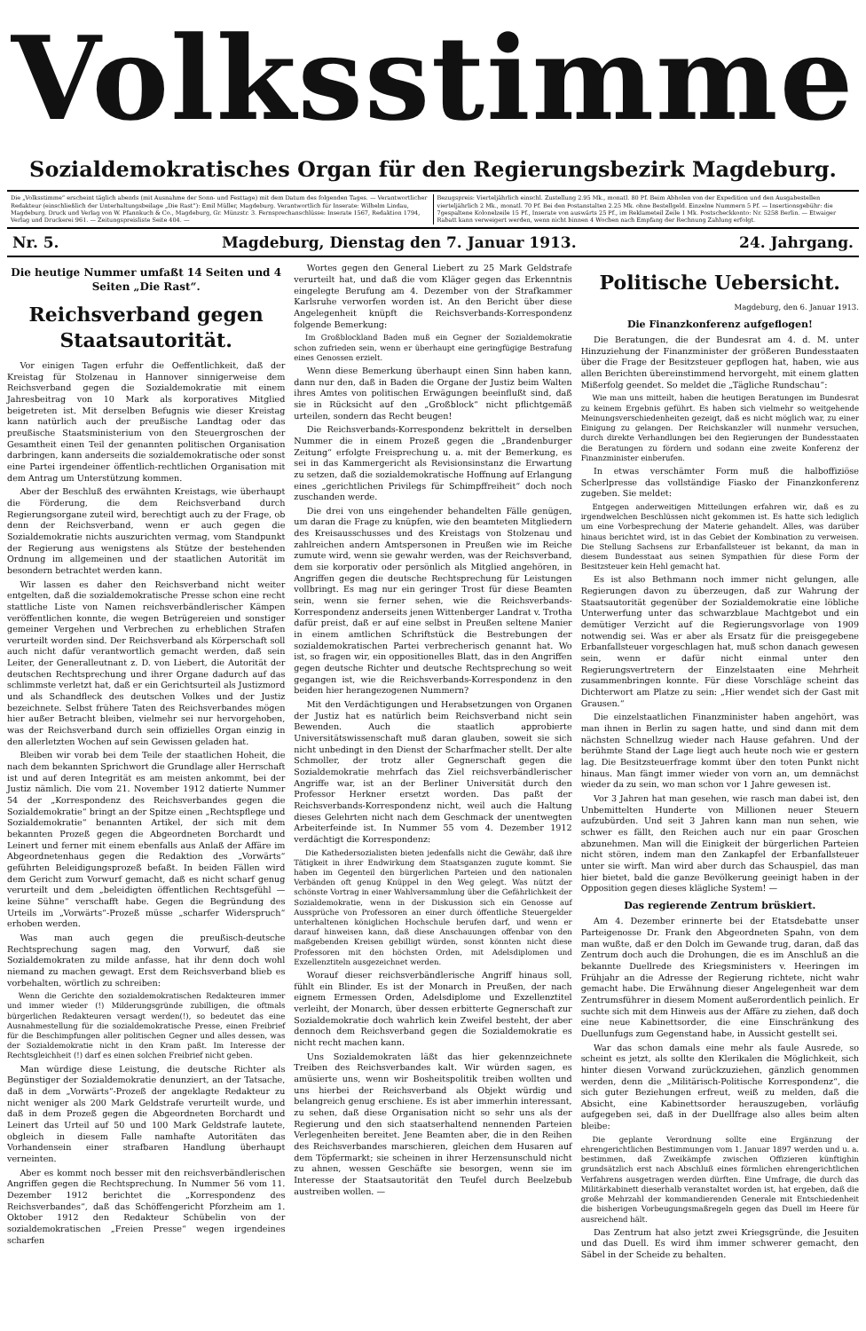Volksstimme
Sozialdemokratisches Organ für den Regierungsbezirk Magdeburg.
Die „Volksstimme“ erscheint täglich abends (mit Ausnahme der Sonn- und Festtage) mit dem Datum des folgenden Tages. — Verantwortlicher Redakteur (einschließlich der Unterhaltungsbeilage „Die Rast“): Emil Müller, Magdeburg. Verantwortlich für Inserate: Wilhelm Lindau, Magdeburg. Druck und Verlag von W. Pfannkuch & Co., Magdeburg, Gr. Münzstr. 3. Fernsprechanschlüsse: Inserate 1567, Redaktion 1794, Verlag und Druckerei 961. — Zeitungspreisliste Seite 404. —
Bezugspreis: Vierteljährlich einschl. Zustellung 2.95 Mk., monatl. 80 Pf. Beim Abholen von der Expedition und den Ausgabestellen vierteljährlich 2 Mk., monatl. 70 Pf. Bei den Postanstalten 2.25 Mk. ohne Bestellgeld. Einzelne Nummern 5 Pf. — Insertionsgebühr: die 7gespaltene Kolonelzeile 15 Pf., Inserate von auswärts 25 Pf., im Reklameteil Zeile 1 Mk. Postscheckkonto: Nr. 5258 Berlin. — Etwaiger Rabatt kann verweigert werden, wenn nicht binnen 4 Wochen nach Empfang der Rechnung Zahlung erfolgt.
Nr. 5. Magdeburg, Dienstag den 7. Januar 1913. 24. Jahrgang.
Die heutige Nummer umfaßt 14 Seiten und 4 Seiten „Die Rast“.
Reichsverband gegen Staatsautorität.
Vor einigen Tagen erfuhr die Oeffentlichkeit, daß der Kreistag für Stolzenau in Hannover sinnigerweise dem Reichsverband gegen die Sozialdemokratie mit einem Jahresbeitrag von 10 Mark als korporatives Mitglied beigetreten ist. Mit derselben Befugnis wie dieser Kreistag kann natürlich auch der preußische Landtag oder das preußische Staatsministerium von den Steuergroschen der Gesamtheit einen Teil der genannten politischen Organisation darbringen, kann anderseits die sozialdemokratische oder sonst eine Partei irgendeiner öffentlich-rechtlichen Organisation mit dem Antrag um Unterstützung kommen.
Aber der Beschluß des erwähnten Kreistags, wie überhaupt die Förderung, die dem Reichsverband durch Regierungsorgane zuteil wird, berechtigt auch zu der Frage, ob denn der Reichsverband, wenn er auch gegen die Sozialdemokratie nichts auszurichten vermag, vom Standpunkt der Regierung aus wenigstens als Stütze der bestehenden Ordnung im allgemeinen und der staatlichen Autorität im besondern betrachtet werden kann.
Wir lassen es daher den Reichsverband nicht weiter entgelten, daß die sozialdemokratische Presse schon eine recht stattliche Liste von Namen reichsverbändlerischer Kämpen veröffentlichen konnte, die wegen Betrügereien und sonstiger gemeiner Vergehen und Verbrechen zu erheblichen Strafen verurteilt worden sind. Der Reichsverband als Körperschaft soll auch nicht dafür verantwortlich gemacht werden, daß sein Leiter, der Generalleutnant z. D. von Liebert, die Autorität der deutschen Rechtsprechung und ihrer Organe dadurch auf das schlimmste verletzt hat, daß er ein Gerichtsurteil als Justizmord und als Schandfleck des deutschen Volkes und der Justiz bezeichnete. Selbst frühere Taten des Reichsverbandes mögen hier außer Betracht bleiben, vielmehr sei nur hervorgehoben, was der Reichsverband durch sein offizielles Organ einzig in den allerletzten Wochen auf sein Gewissen geladen hat.
Bleiben wir vorab bei dem Teile der staatlichen Hoheit, die nach dem bekannten Sprichwort die Grundlage aller Herrschaft ist und auf deren Integrität es am meisten ankommt, bei der Justiz nämlich. Die vom 21. November 1912 datierte Nummer 54 der „Korrespondenz des Reichsverbandes gegen die Sozialdemokratie“ bringt an der Spitze einen „Rechtspflege und Sozialdemokratie“ benannten Artikel, der sich mit dem bekannten Prozeß gegen die Abgeordneten Borchardt und Leinert und ferner mit einem ebenfalls aus Anlaß der Affäre im Abgeordnetenhaus gegen die Redaktion des „Vorwärts“ geführten Beleidigungsprozeß befaßt. In beiden Fällen wird dem Gericht zum Vorwurf gemacht, daß es nicht scharf genug verurteilt und dem „beleidigten öffentlichen Rechtsgefühl — keine Sühne“ verschafft habe. Gegen die Begründung des Urteils im „Vorwärts“-Prozeß müsse „scharfer Widerspruch“ erhoben werden.
Was man auch gegen die preußisch-deutsche Rechtsprechung sagen mag, den Vorwurf, daß sie Sozialdemokraten zu milde anfasse, hat ihr denn doch wohl niemand zu machen gewagt. Erst dem Reichsverband blieb es vorbehalten, wörtlich zu schreiben:
Wenn die Gerichte den sozialdemokratischen Redakteuren immer und immer wieder (!) Milderungsgründe zubilligen, die oftmals bürgerlichen Redakteuren versagt werden(!), so bedeutet das eine Ausnahmestellung für die sozialdemokratische Presse, einen Freibrief für die Beschimpfungen aller politischen Gegner und alles dessen, was der Sozialdemokratie nicht in den Kram paßt. Im Interesse der Rechtsgleichheit (!) darf es einen solchen Freibrief nicht geben.
Man würdige diese Leistung, die deutsche Richter als Begünstiger der Sozialdemokratie denunziert, an der Tatsache, daß in dem „Vorwärts“-Prozeß der angeklagte Redakteur zu nicht weniger als 200 Mark Geldstrafe verurteilt wurde, und daß in dem Prozeß gegen die Abgeordneten Borchardt und Leinert das Urteil auf 50 und 100 Mark Geldstrafe lautete, obgleich in diesem Falle namhafte Autoritäten das Vorhandensein einer strafbaren Handlung überhaupt verneinten.
Aber es kommt noch besser mit den reichsverbändlerischen Angriffen gegen die Rechtsprechung. In Nummer 56 vom 11. Dezember 1912 berichtet die „Korrespondenz des Reichsverbandes“, daß das Schöffengericht Pforzheim am 1. Oktober 1912 den Redakteur Schübelin von der sozialdemokratischen „Freien Presse“ wegen irgendeines scharfen
Wortes gegen den General Liebert zu 25 Mark Geldstrafe verurteilt hat, und daß die vom Kläger gegen das Erkenntnis eingelegte Berufung am 4. Dezember von der Strafkammer Karlsruhe verworfen worden ist. An den Bericht über diese Angelegenheit knüpft die Reichsverbands-Korrespondenz folgende Bemerkung:
Im Großblockland Baden muß ein Gegner der Sozialdemokratie schon zufrieden sein, wenn er überhaupt eine geringfügige Bestrafung eines Genossen erzielt.
Wenn diese Bemerkung überhaupt einen Sinn haben kann, dann nur den, daß in Baden die Organe der Justiz beim Walten ihres Amtes von politischen Erwägungen beeinflußt sind, daß sie in Rücksicht auf den „Großblock“ nicht pflichtgemäß urteilen, sondern das Recht beugen!
Die Reichsverbands-Korrespondenz bekrittelt in derselben Nummer die in einem Prozeß gegen die „Brandenburger Zeitung“ erfolgte Freisprechung u. a. mit der Bemerkung, es sei in das Kammergericht als Revisionsinstanz die Erwartung zu setzen, daß die sozialdemokratische Hoffnung auf Erlangung eines „gerichtlichen Privilegs für Schimpffreiheit“ doch noch zuschanden werde.
Die drei von uns eingehender behandelten Fälle genügen, um daran die Frage zu knüpfen, wie den beamteten Mitgliedern des Kreisausschusses und des Kreistags von Stolzenau und zahlreichen andern Amtspersonen in Preußen wie im Reiche zumute wird, wenn sie gewahr werden, was der Reichsverband, dem sie korporativ oder persönlich als Mitglied angehören, in Angriffen gegen die deutsche Rechtsprechung für Leistungen vollbringt. Es mag nur ein geringer Trost für diese Beamten sein, wenn sie ferner sehen, wie die Reichsverbands-Korrespondenz anderseits jenen Wittenberger Landrat v. Trotha dafür preist, daß er auf eine selbst in Preußen seltene Manier in einem amtlichen Schriftstück die Bestrebungen der sozialdemokratischen Partei verbrecherisch genannt hat. Wo ist, so fragen wir, ein oppositionelles Blatt, das in den Angriffen gegen deutsche Richter und deutsche Rechtsprechung so weit gegangen ist, wie die Reichsverbands-Korrespondenz in den beiden hier herangezogenen Nummern?
Mit den Verdächtigungen und Herabsetzungen von Organen der Justiz hat es natürlich beim Reichsverband nicht sein Bewenden. Auch die staatlich approbierte Universitätswissenschaft muß daran glauben, soweit sie sich nicht unbedingt in den Dienst der Scharfmacher stellt. Der alte Schmoller, der trotz aller Gegnerschaft gegen die Sozialdemokratie mehrfach das Ziel reichsverbändlerischer Angriffe war, ist an der Berliner Universität durch den Professor Herkner ersetzt worden. Das paßt der Reichsverbands-Korrespondenz nicht, weil auch die Haltung dieses Gelehrten nicht nach dem Geschmack der unentwegten Arbeiterfeinde ist. In Nummer 55 vom 4. Dezember 1912 verdächtigt die Korrespondenz:
Die Kathedersozialisten bieten jedenfalls nicht die Gewähr, daß ihre Tätigkeit in ihrer Endwirkung dem Staatsganzen zugute kommt. Sie haben im Gegenteil den bürgerlichen Parteien und den nationalen Verbänden oft genug Knüppel in den Weg gelegt. Was nützt der schönste Vortrag in einer Wahlversammlung über die Gefährlichkeit der Sozialdemokratie, wenn in der Diskussion sich ein Genosse auf Aussprüche von Professoren an einer durch öffentliche Steuergelder unterhaltenen königlichen Hochschule berufen darf, und wenn er darauf hinweisen kann, daß diese Anschauungen offenbar von den maßgebenden Kreisen gebilligt würden, sonst könnten nicht diese Professoren mit den höchsten Orden, mit Adelsdiplomen und Exzellenztiteln ausgezeichnet werden.
Worauf dieser reichsverbändlerische Angriff hinaus soll, fühlt ein Blinder. Es ist der Monarch in Preußen, der nach eignem Ermessen Orden, Adelsdiplome und Exzellenztitel verleiht, der Monarch, über dessen erbitterte Gegnerschaft zur Sozialdemokratie doch wahrlich kein Zweifel besteht, der aber dennoch dem Reichsverband gegen die Sozialdemokratie es nicht recht machen kann.
Uns Sozialdemokraten läßt das hier gekennzeichnete Treiben des Reichsverbandes kalt. Wir würden sagen, es amüsierte uns, wenn wir Bosheitspolitik treiben wollten und uns hierbei der Reichsverband als Objekt würdig und belangreich genug erschiene. Es ist aber immerhin interessant, zu sehen, daß diese Organisation nicht so sehr uns als der Regierung und den sich staatserhaltend nennenden Parteien Verlegenheiten bereitet. Jene Beamten aber, die in den Reihen des Reichsverbandes marschieren, gleichen dem Husaren auf dem Töpfermarkt; sie scheinen in ihrer Herzensunschuld nicht zu ahnen, wessen Geschäfte sie besorgen, wenn sie im Interesse der Staatsautorität den Teufel durch Beelzebub austreiben wollen. —
Politische Uebersicht.
Magdeburg, den 6. Januar 1913.
Die Finanzkonferenz aufgeflogen!
Die Beratungen, die der Bundesrat am 4. d. M. unter Hinzuziehung der Finanzminister der größeren Bundesstaaten über die Frage der Besitzsteuer gepflogen hat, haben, wie aus allen Berichten übereinstimmend hervorgeht, mit einem glatten Mißerfolg geendet. So meldet die „Tägliche Rundschau“:
Wie man uns mitteilt, haben die heutigen Beratungen im Bundesrat zu keinem Ergebnis geführt. Es haben sich vielmehr so weitgehende Meinungsverschiedenheiten gezeigt, daß es nicht möglich war, zu einer Einigung zu gelangen. Der Reichskanzler will nunmehr versuchen, durch direkte Verhandlungen bei den Regierungen der Bundesstaaten die Beratungen zu fördern und sodann eine zweite Konferenz der Finanzminister einberufen.
In etwas verschämter Form muß die halboffiziöse Scherlpresse das vollständige Fiasko der Finanzkonferenz zugeben. Sie meldet:
Entgegen anderweitigen Mitteilungen erfahren wir, daß es zu irgendwelchen Beschlüssen nicht gekommen ist. Es hatte sich lediglich um eine Vorbesprechung der Materie gehandelt. Alles, was darüber hinaus berichtet wird, ist in das Gebiet der Kombination zu verweisen. Die Stellung Sachsens zur Erbanfallsteuer ist bekannt, da man in diesem Bundesstaat aus seinen Sympathien für diese Form der Besitzsteuer kein Hehl gemacht hat.
Es ist also Bethmann noch immer nicht gelungen, alle Regierungen davon zu überzeugen, daß zur Wahrung der Staatsautorität gegenüber der Sozialdemokratie eine löbliche Unterwerfung unter das schwarzblaue Machtgebot und ein demütiger Verzicht auf die Regierungsvorlage von 1909 notwendig sei. Was er aber als Ersatz für die preisgegebene Erbanfallsteuer vorgeschlagen hat, muß schon danach gewesen sein, wenn er dafür nicht einmal unter den Regierungsvertretern der Einzelstaaten eine Mehrheit zusammenbringen konnte. Für diese Vorschläge scheint das Dichterwort am Platze zu sein: „Hier wendet sich der Gast mit Grausen.“
Die einzelstaatlichen Finanzminister haben angehört, was man ihnen in Berlin zu sagen hatte, und sind dann mit dem nächsten Schnellzug wieder nach Hause gefahren. Und der berühmte Stand der Lage liegt auch heute noch wie er gestern lag. Die Besitzsteuerfrage kommt über den toten Punkt nicht hinaus. Man fängt immer wieder von vorn an, um demnächst wieder da zu sein, wo man schon vor 1 Jahre gewesen ist.
Vor 3 Jahren hat man gesehen, wie rasch man dabei ist, den Unbemittelten Hunderte von Millionen neuer Steuern aufzubürden. Und seit 3 Jahren kann man nun sehen, wie schwer es fällt, den Reichen auch nur ein paar Groschen abzunehmen. Man will die Einigkeit der bürgerlichen Parteien nicht stören, indem man den Zankapfel der Erbanfallsteuer unter sie wirft. Man wird aber durch das Schauspiel, das man hier bietet, bald die ganze Bevölkerung geeinigt haben in der Opposition gegen dieses klägliche System! —
Das regierende Zentrum brüskiert.
Am 4. Dezember erinnerte bei der Etatsdebatte unser Parteigenosse Dr. Frank den Abgeordneten Spahn, von dem man wußte, daß er den Dolch im Gewande trug, daran, daß das Zentrum doch auch die Drohungen, die es im Anschluß an die bekannte Duellrede des Kriegsministers v. Heeringen im Frühjahr an die Adresse der Regierung richtete, nicht wahr gemacht habe. Die Erwähnung dieser Angelegenheit war dem Zentrumsführer in diesem Moment außerordentlich peinlich. Er suchte sich mit dem Hinweis aus der Affäre zu ziehen, daß doch eine neue Kabinettsorder, die eine Einschränkung des Duellunfugs zum Gegenstand habe, in Aussicht gestellt sei.
War das schon damals eine mehr als faule Ausrede, so scheint es jetzt, als sollte den Klerikalen die Möglichkeit, sich hinter diesen Vorwand zurückzuziehen, gänzlich genommen werden, denn die „Militärisch-Politische Korrespondenz“, die sich guter Beziehungen erfreut, weiß zu melden, daß die Absicht, eine Kabinettsorder herauszugeben, vorläufig aufgegeben sei, daß in der Duellfrage also alles beim alten bleibe:
Die geplante Verordnung sollte eine Ergänzung der ehrengerichtlichen Bestimmungen vom 1. Januar 1897 werden und u. a. bestimmen, daß Zweikämpfe zwischen Offizieren künftighin grundsätzlich erst nach Abschluß eines förmlichen ehrengerichtlichen Verfahrens ausgetragen werden dürften. Eine Umfrage, die durch das Militärkabinett dieserhalb veranstaltet worden ist, hat ergeben, daß die große Mehrzahl der kommandierenden Generale mit Entschiedenheit die bisherigen Vorbeugungsmaßregeln gegen das Duell im Heere für ausreichend hält.
Das Zentrum hat also jetzt zwei Kriegsgründe, die Jesuiten und das Duell. Es wird ihm immer schwerer gemacht, den Säbel in der Scheide zu behalten.